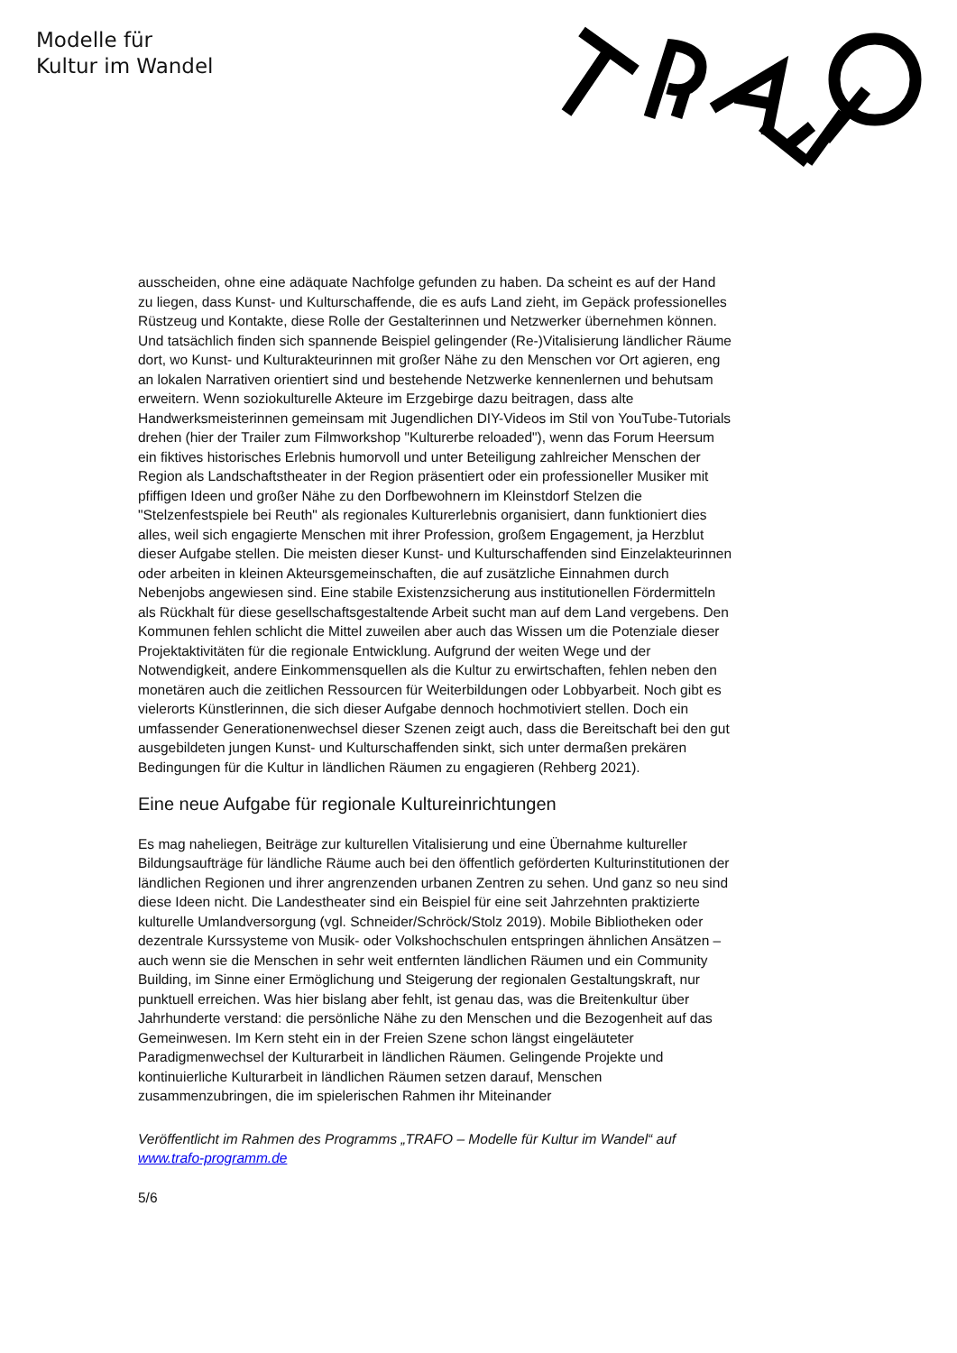Modelle für
Kultur im Wandel
ausscheiden, ohne eine adäquate Nachfolge gefunden zu haben. Da scheint es auf der Hand zu liegen, dass Kunst- und Kulturschaffende, die es aufs Land zieht, im Gepäck professionelles Rüstzeug und Kontakte, diese Rolle der Gestalterinnen und Netzwerker übernehmen können. Und tatsächlich finden sich spannende Beispiel gelingender (Re-)Vitalisierung ländlicher Räume dort, wo Kunst- und Kulturakteurinnen mit großer Nähe zu den Menschen vor Ort agieren, eng an lokalen Narrativen orientiert sind und bestehende Netzwerke kennenlernen und behutsam erweitern. Wenn soziokulturelle Akteure im Erzgebirge dazu beitragen, dass alte Handwerksmeisterinnen gemeinsam mit Jugendlichen DIY-Videos im Stil von YouTube-Tutorials drehen (hier der Trailer zum Filmworkshop "Kulturerbe reloaded"), wenn das Forum Heersum ein fiktives historisches Erlebnis humorvoll und unter Beteiligung zahlreicher Menschen der Region als Landschaftstheater in der Region präsentiert oder ein professioneller Musiker mit pfiffigen Ideen und großer Nähe zu den Dorfbewohnern im Kleinstdorf Stelzen die "Stelzenfestspiele bei Reuth" als regionales Kulturerlebnis organisiert, dann funktioniert dies alles, weil sich engagierte Menschen mit ihrer Profession, großem Engagement, ja Herzblut dieser Aufgabe stellen. Die meisten dieser Kunst- und Kulturschaffenden sind Einzelakteurinnen oder arbeiten in kleinen Akteursgemeinschaften, die auf zusätzliche Einnahmen durch Nebenjobs angewiesen sind. Eine stabile Existenzsicherung aus institutionellen Fördermitteln als Rückhalt für diese gesellschaftsgestaltende Arbeit sucht man auf dem Land vergebens. Den Kommunen fehlen schlicht die Mittel zuweilen aber auch das Wissen um die Potenziale dieser Projektaktivitäten für die regionale Entwicklung. Aufgrund der weiten Wege und der Notwendigkeit, andere Einkommensquellen als die Kultur zu erwirtschaften, fehlen neben den monetären auch die zeitlichen Ressourcen für Weiterbildungen oder Lobbyarbeit. Noch gibt es vielerorts Künstlerinnen, die sich dieser Aufgabe dennoch hochmotiviert stellen. Doch ein umfassender Generationenwechsel dieser Szenen zeigt auch, dass die Bereitschaft bei den gut ausgebildeten jungen Kunst- und Kulturschaffenden sinkt, sich unter dermaßen prekären Bedingungen für die Kultur in ländlichen Räumen zu engagieren (Rehberg 2021).
Eine neue Aufgabe für regionale Kultureinrichtungen
Es mag naheliegen, Beiträge zur kulturellen Vitalisierung und eine Übernahme kultureller Bildungsaufträge für ländliche Räume auch bei den öffentlich geförderten Kulturinstitutionen der ländlichen Regionen und ihrer angrenzenden urbanen Zentren zu sehen. Und ganz so neu sind diese Ideen nicht. Die Landestheater sind ein Beispiel für eine seit Jahrzehnten praktizierte kulturelle Umlandversorgung (vgl. Schneider/Schröck/Stolz 2019). Mobile Bibliotheken oder dezentrale Kurssysteme von Musik- oder Volkshochschulen entspringen ähnlichen Ansätzen – auch wenn sie die Menschen in sehr weit entfernten ländlichen Räumen und ein Community Building, im Sinne einer Ermöglichung und Steigerung der regionalen Gestaltungskraft, nur punktuell erreichen. Was hier bislang aber fehlt, ist genau das, was die Breitenkultur über Jahrhunderte verstand: die persönliche Nähe zu den Menschen und die Bezogenheit auf das Gemeinwesen. Im Kern steht ein in der Freien Szene schon längst eingeläuteter Paradigmenwechsel der Kulturarbeit in ländlichen Räumen. Gelingende Projekte und kontinuierliche Kulturarbeit in ländlichen Räumen setzen darauf, Menschen zusammenzubringen, die im spielerischen Rahmen ihr Miteinander
Veröffentlicht im Rahmen des Programms „TRAFO – Modelle für Kultur im Wandel“ auf www.trafo-programm.de
5/6